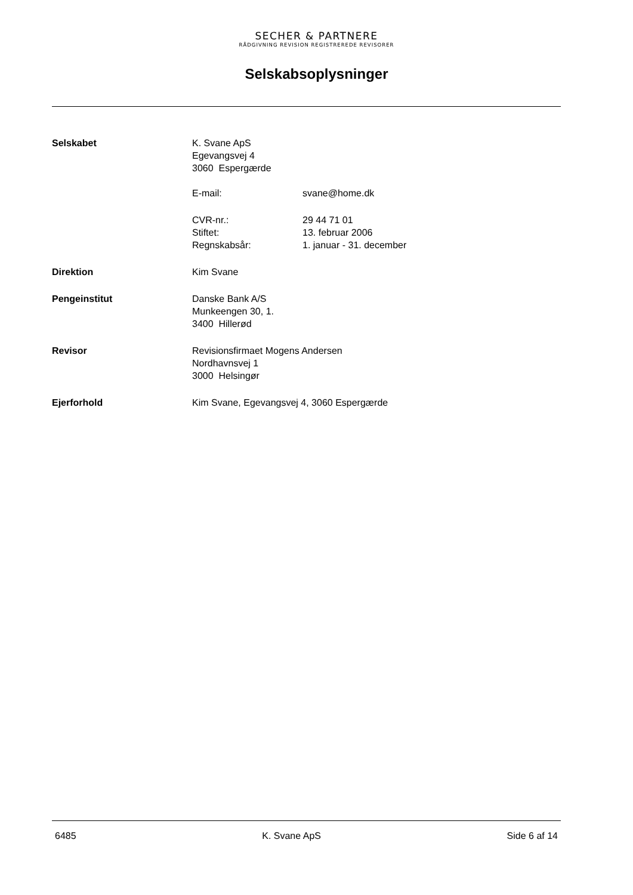SECHER & PARTNERE
RÅDGIVNING REVISION REGISTREREDE REVISORER
Selskabsoplysninger
| Selskabet | K. Svane ApS Egevangsvej 4 3060 Espergærde / E-mail: / svane@home.dk / / CVR-nr.: / 29 44 71 01 / / Stiftet: / 13. februar 2006 / / Regnskabsår: / 1. januar - 31. december / |
| Direktion | Kim Svane |
| Pengeinstitut | Danske Bank A/S Munkeengen 30, 1. 3400 Hillerød |
| Revisor | Revisionsfirmaet Mogens Andersen Nordhavnsvej 1 3000 Helsingør |
| Ejerforhold | Kim Svane, Egevangsvej 4, 3060 Espergærde |
6485 K. Svane ApS Side 6 af 14